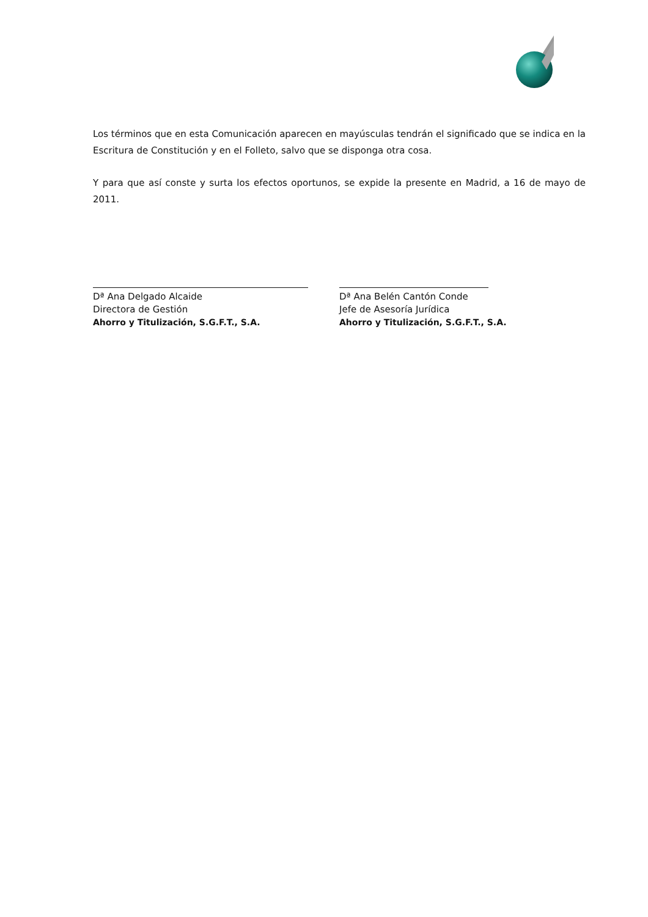Los términos que en esta Comunicación aparecen en mayúsculas tendrán el significado que se indica en la Escritura de Constitución y en el Folleto, salvo que se disponga otra cosa.
Y para que así conste y surta los efectos oportunos, se expide la presente en Madrid, a 16 de mayo de 2011.
Dª Ana Delgado Alcaide
Directora de Gestión
Ahorro y Titulización, S.G.F.T., S.A.
Dª Ana Belén Cantón Conde
Jefe de Asesoría Jurídica
Ahorro y Titulización, S.G.F.T., S.A.